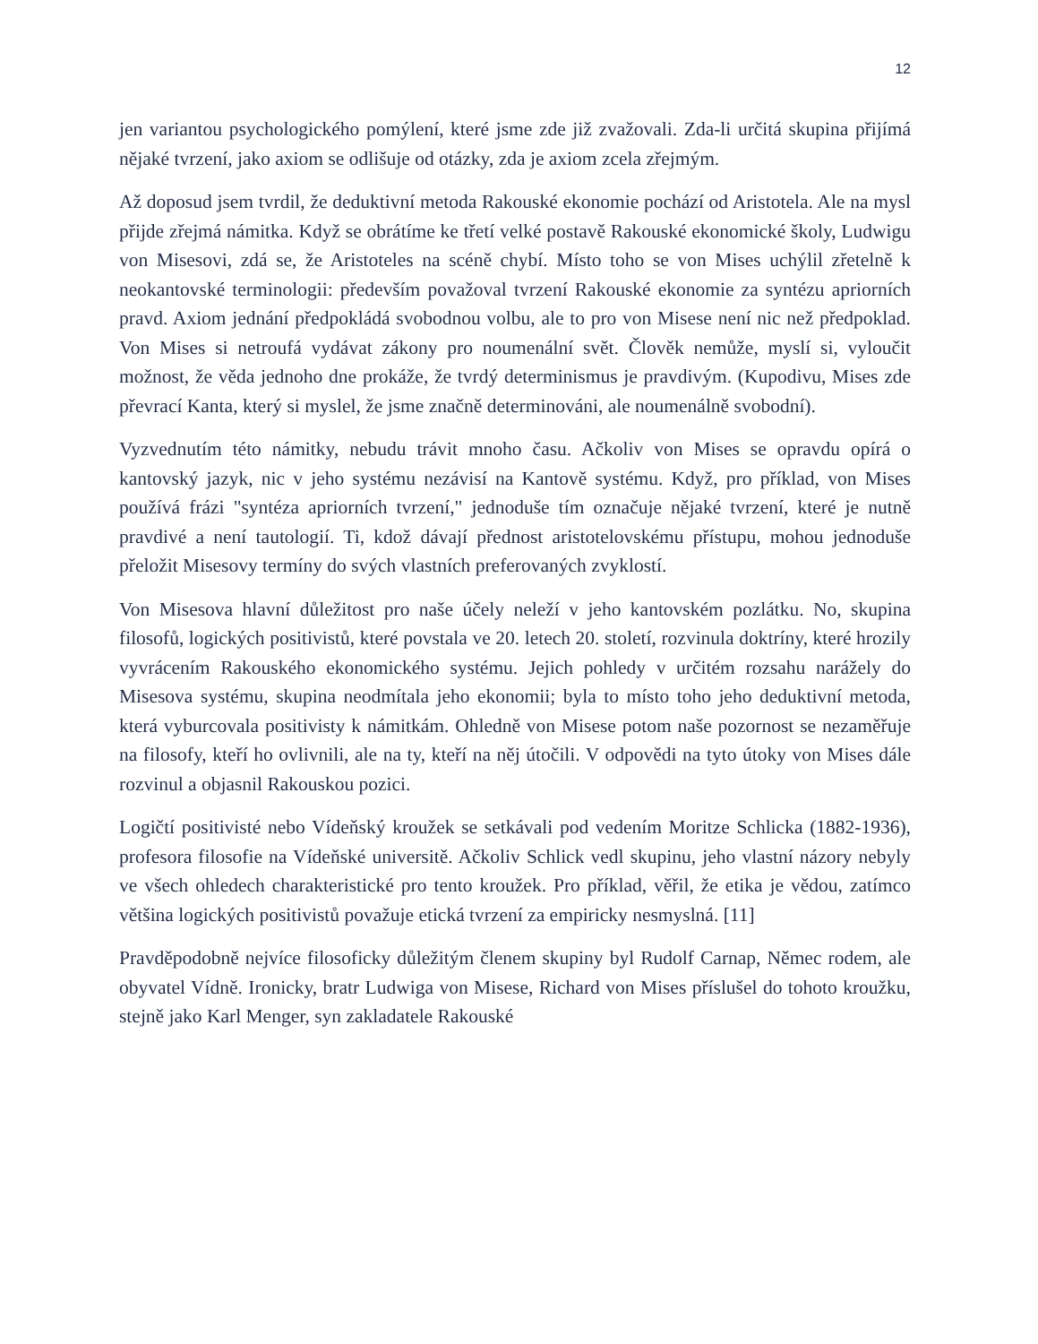12
jen variantou psychologického pomýlení, které jsme zde již zvažovali. Zda-li určitá skupina přijímá nějaké tvrzení, jako axiom se odlišuje od otázky, zda je axiom zcela zřejmým.
Až doposud jsem tvrdil, že deduktivní metoda Rakouské ekonomie pochází od Aristotela. Ale na mysl přijde zřejmá námitka. Když se obrátíme ke třetí velké postavě Rakouské ekonomické školy, Ludwigu von Misesovi, zdá se, že Aristoteles na scéně chybí. Místo toho se von Mises uchýlil zřetelně k neokantovské terminologii: především považoval tvrzení Rakouské ekonomie za syntézu apriorních pravd. Axiom jednání předpokládá svobodnou volbu, ale to pro von Misese není nic než předpoklad. Von Mises si netroufá vydávat zákony pro noumenální svět. Člověk nemůže, myslí si, vyloučit možnost, že věda jednoho dne prokáže, že tvrdý determinismus je pravdivým. (Kupodivu, Mises zde převrací Kanta, který si myslel, že jsme značně determinováni, ale noumenálně svobodní).
Vyzvednutím této námitky, nebudu trávit mnoho času. Ačkoliv von Mises se opravdu opírá o kantovský jazyk, nic v jeho systému nezávisí na Kantově systému. Když, pro příklad, von Mises používá frázi "syntéza apriorních tvrzení," jednoduše tím označuje nějaké tvrzení, které je nutně pravdivé a není tautologií. Ti, kdož dávají přednost aristotelovskému přístupu, mohou jednoduše přeložit Misesovy termíny do svých vlastních preferovaných zvyklostí.
Von Misesova hlavní důležitost pro naše účely neleží v jeho kantovském pozlátku. No, skupina filosofů, logických positivistů, které povstala ve 20. letech 20. století, rozvinula doktríny, které hrozily vyvrácením Rakouského ekonomického systému. Jejich pohledy v určitém rozsahu narážely do Misesova systému, skupina neodmítala jeho ekonomii; byla to místo toho jeho deduktivní metoda, která vyburcovala positivisty k námitkám. Ohledně von Misese potom naše pozornost se nezaměřuje na filosofy, kteří ho ovlivnili, ale na ty, kteří na něj útočili. V odpovědi na tyto útoky von Mises dále rozvinul a objasnil Rakouskou pozici.
Logičtí positivisté nebo Vídeňský kroužek se setkávali pod vedením Moritze Schlicka (1882-1936), profesora filosofie na Vídeňské universitě. Ačkoliv Schlick vedl skupinu, jeho vlastní názory nebyly ve všech ohledech charakteristické pro tento kroužek. Pro příklad, věřil, že etika je vědou, zatímco většina logických positivistů považuje etická tvrzení za empiricky nesmyslná. [11]
Pravděpodobně nejvíce filosoficky důležitým členem skupiny byl Rudolf Carnap, Němec rodem, ale obyvatel Vídně. Ironicky, bratr Ludwiga von Misese, Richard von Mises příslušel do tohoto kroužku, stejně jako Karl Menger, syn zakladatele Rakouské